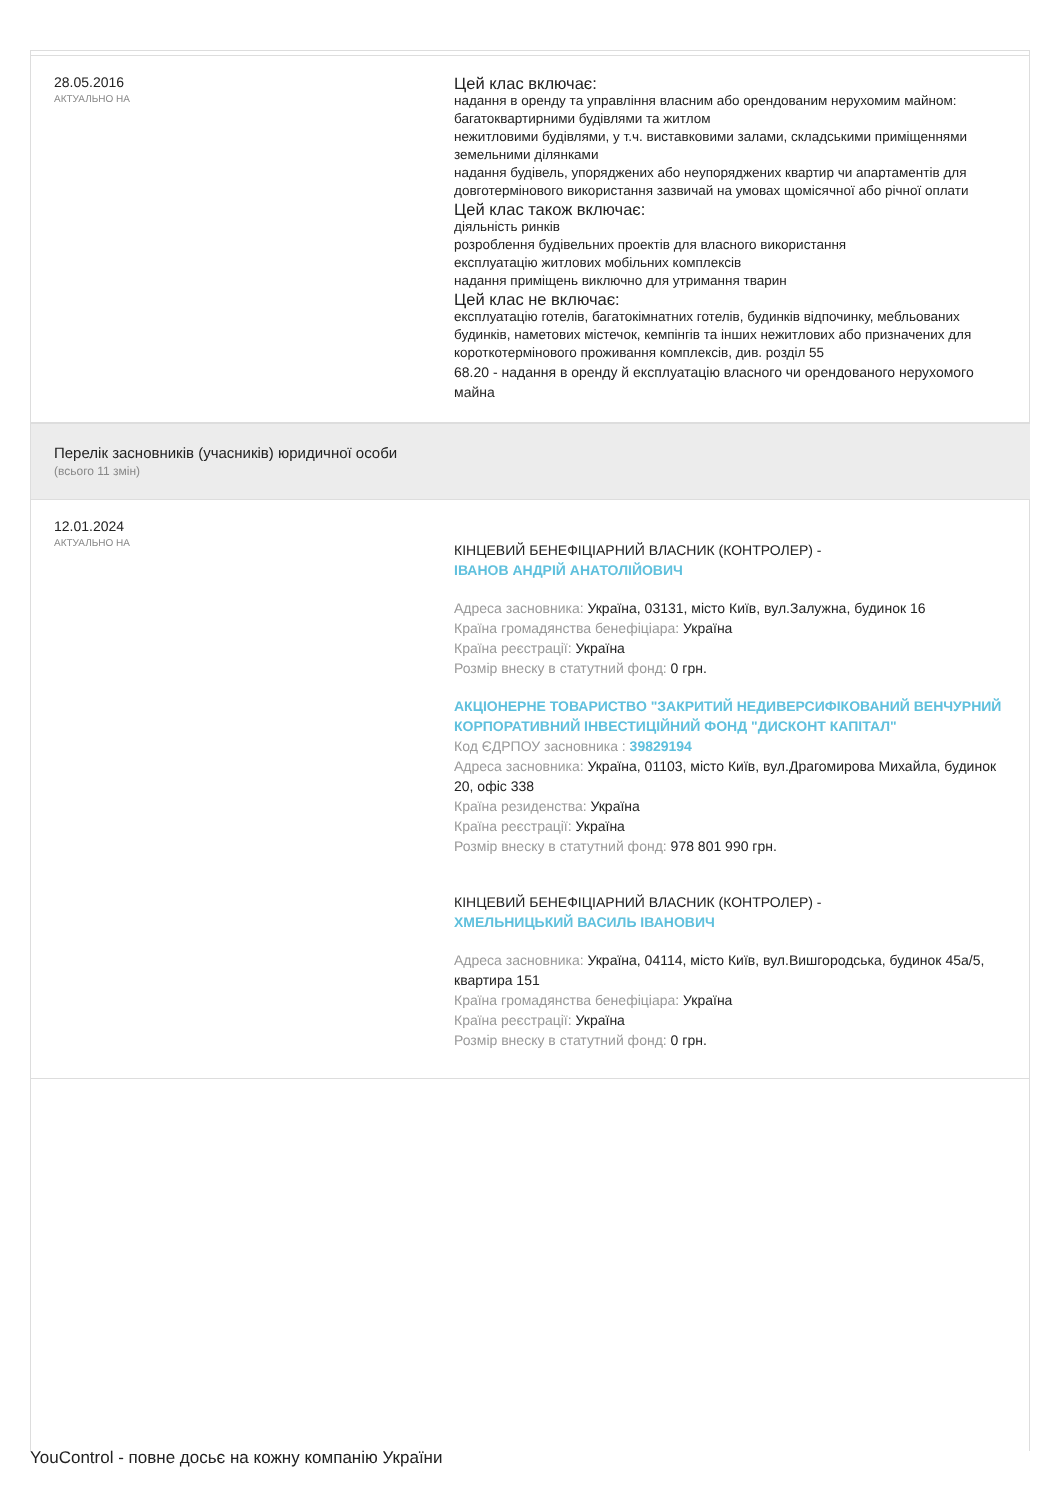28.05.2016
АКТУАЛЬНО НА
Цей клас включає:
надання в оренду та управління власним або орендованим нерухомим майном:
багатоквартирними будівлями та житлом
нежитловими будівлями, у т.ч. виставковими залами, складськими приміщеннями
земельними ділянками
надання будівель, упоряджених або неупоряджених квартир чи апартаментів для довготермінового використання зазвичай на умовах щомісячної або річної оплати
Цей клас також включає:
діяльність ринків
розроблення будівельних проектів для власного використання
експлуатацію житлових мобільних комплексів
надання приміщень виключно для утримання тварин
Цей клас не включає:
експлуатацію готелів, багатокімнатних готелів, будинків відпочинку, мебльованих будинків, наметових містечок, кемпінгів та інших нежитлових або призначених для короткотермінового проживання комплексів, див. розділ 55
68.20 - надання в оренду й експлуатацію власного чи орендованого нерухомого майна
Перелік засновників (учасників) юридичної особи
(всього 11 змін)
12.01.2024
АКТУАЛЬНО НА
КІНЦЕВИЙ БЕНЕФІЦІАРНИЙ ВЛАСНИК (КОНТРОЛЕР) -
ІВАНОВ АНДРІЙ АНАТОЛІЙОВИЧ
Адреса засновника: Україна, 03131, місто Київ, вул.Залужна, будинок 16
Країна громадянства бенефіціара: Україна
Країна реєстрації: Україна
Розмір внеску в статутний фонд: 0 грн.
АКЦІОНЕРНЕ ТОВАРИСТВО "ЗАКРИТИЙ НЕДИВЕРСИФІКОВАНИЙ ВЕНЧУРНИЙ КОРПОРАТИВНИЙ ІНВЕСТИЦІЙНИЙ ФОНД "ДИСКОНТ КАПІТАЛ"
Код ЄДРПОУ засновника : 39829194
Адреса засновника: Україна, 01103, місто Київ, вул.Драгомирова Михайла, будинок 20, офіс 338
Країна резиденства: Україна
Країна реєстрації: Україна
Розмір внеску в статутний фонд: 978 801 990 грн.
КІНЦЕВИЙ БЕНЕФІЦІАРНИЙ ВЛАСНИК (КОНТРОЛЕР) -
ХМЕЛЬНИЦЬКИЙ ВАСИЛЬ ІВАНОВИЧ
Адреса засновника: Україна, 04114, місто Київ, вул.Вишгородська, будинок 45а/5, квартира 151
Країна громадянства бенефіціара: Україна
Країна реєстрації: Україна
Розмір внеску в статутний фонд: 0 грн.
YouControl - повне досьє на кожну компанію України